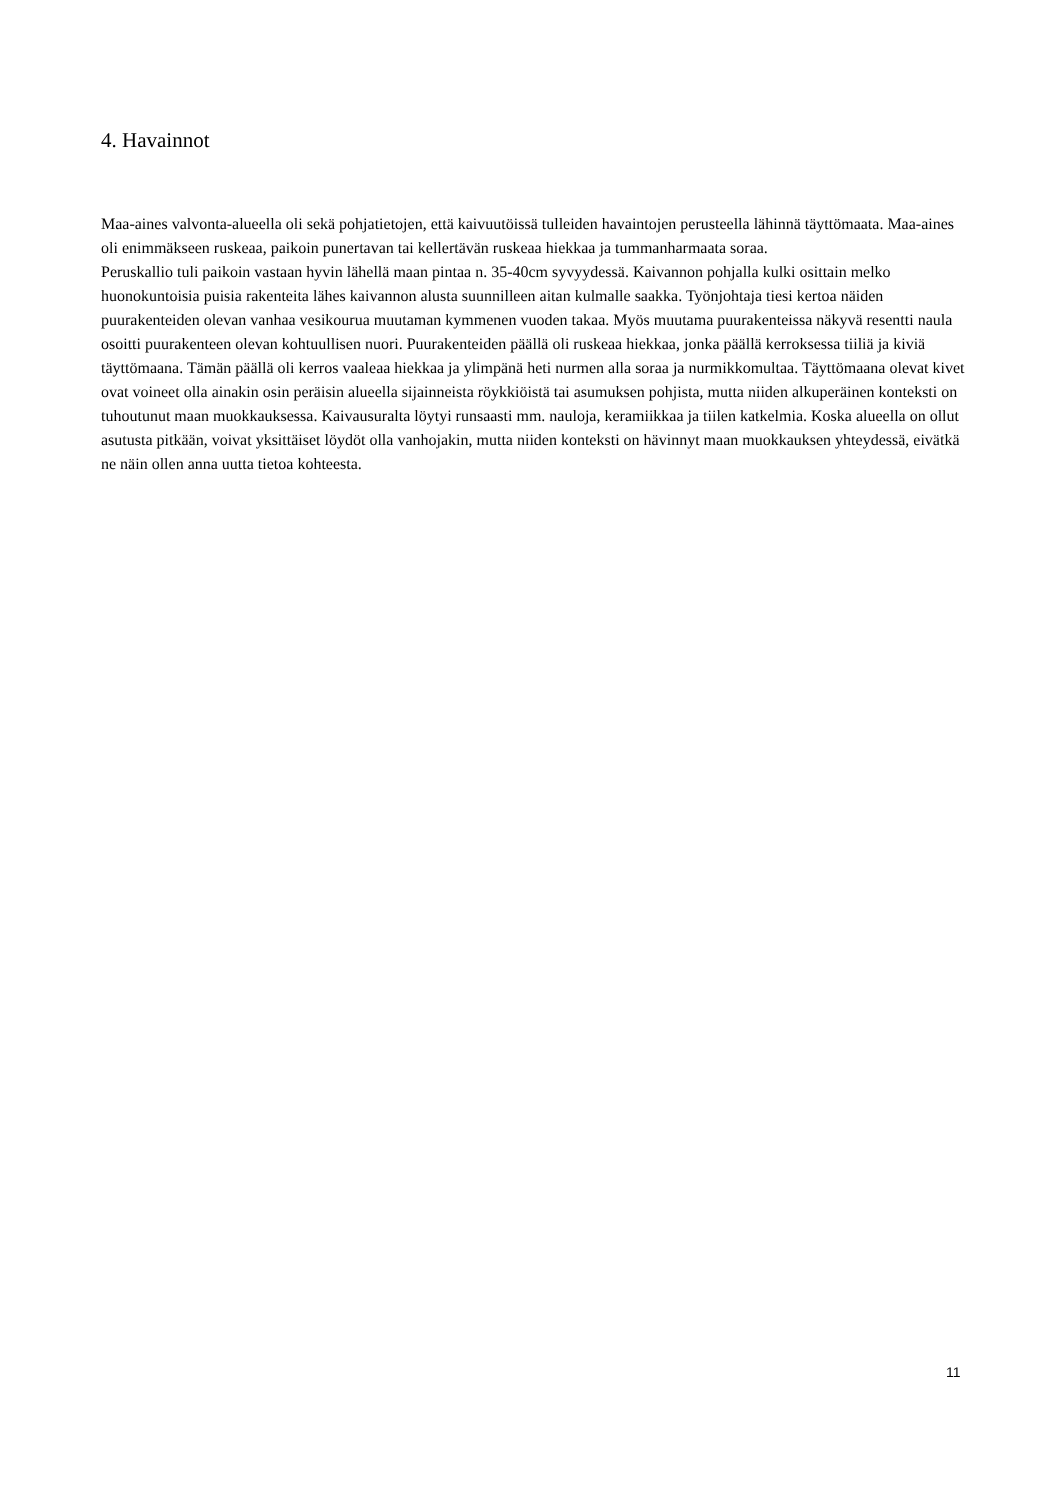4. Havainnot
Maa-aines valvonta-alueella oli sekä pohjatietojen, että kaivuutöissä tulleiden havaintojen perusteella lähinnä täyttömaata. Maa-aines oli enimmäkseen ruskeaa, paikoin punertavan tai kellertävän ruskeaa hiekkaa ja tummanharmaata soraa.
Peruskallio tuli paikoin vastaan hyvin lähellä maan pintaa n. 35-40cm syvyydessä. Kaivannon pohjalla kulki osittain melko huonokuntoisia puisia rakenteita lähes kaivannon alusta suunnilleen aitan kulmalle saakka. Työnjohtaja tiesi kertoa näiden puurakenteiden olevan vanhaa vesikourua muutaman kymmenen vuoden takaa. Myös muutama puurakenteissa näkyvä resentti naula osoitti puurakenteen olevan kohtuullisen nuori. Puurakenteiden päällä oli ruskeaa hiekkaa, jonka päällä kerroksessa tiiliä ja kiviä täyttömaana. Tämän päällä oli kerros vaaleaa hiekkaa ja ylimpänä heti nurmen alla soraa ja nurmikkomultaa. Täyttömaana olevat kivet ovat voineet olla ainakin osin peräisin alueella sijainneista röykkiöistä tai asumuksen pohjista, mutta niiden alkuperäinen konteksti on tuhoutunut maan muokkauksessa. Kaivausuralta löytyi runsaasti mm. nauloja, keramiikkaa ja tiilen katkelmia. Koska alueella on ollut asutusta pitkään, voivat yksittäiset löydöt olla vanhojakin, mutta niiden konteksti on hävinnyt maan muokkauksen yhteydessä, eivätkä ne näin ollen anna uutta tietoa kohteesta.
11